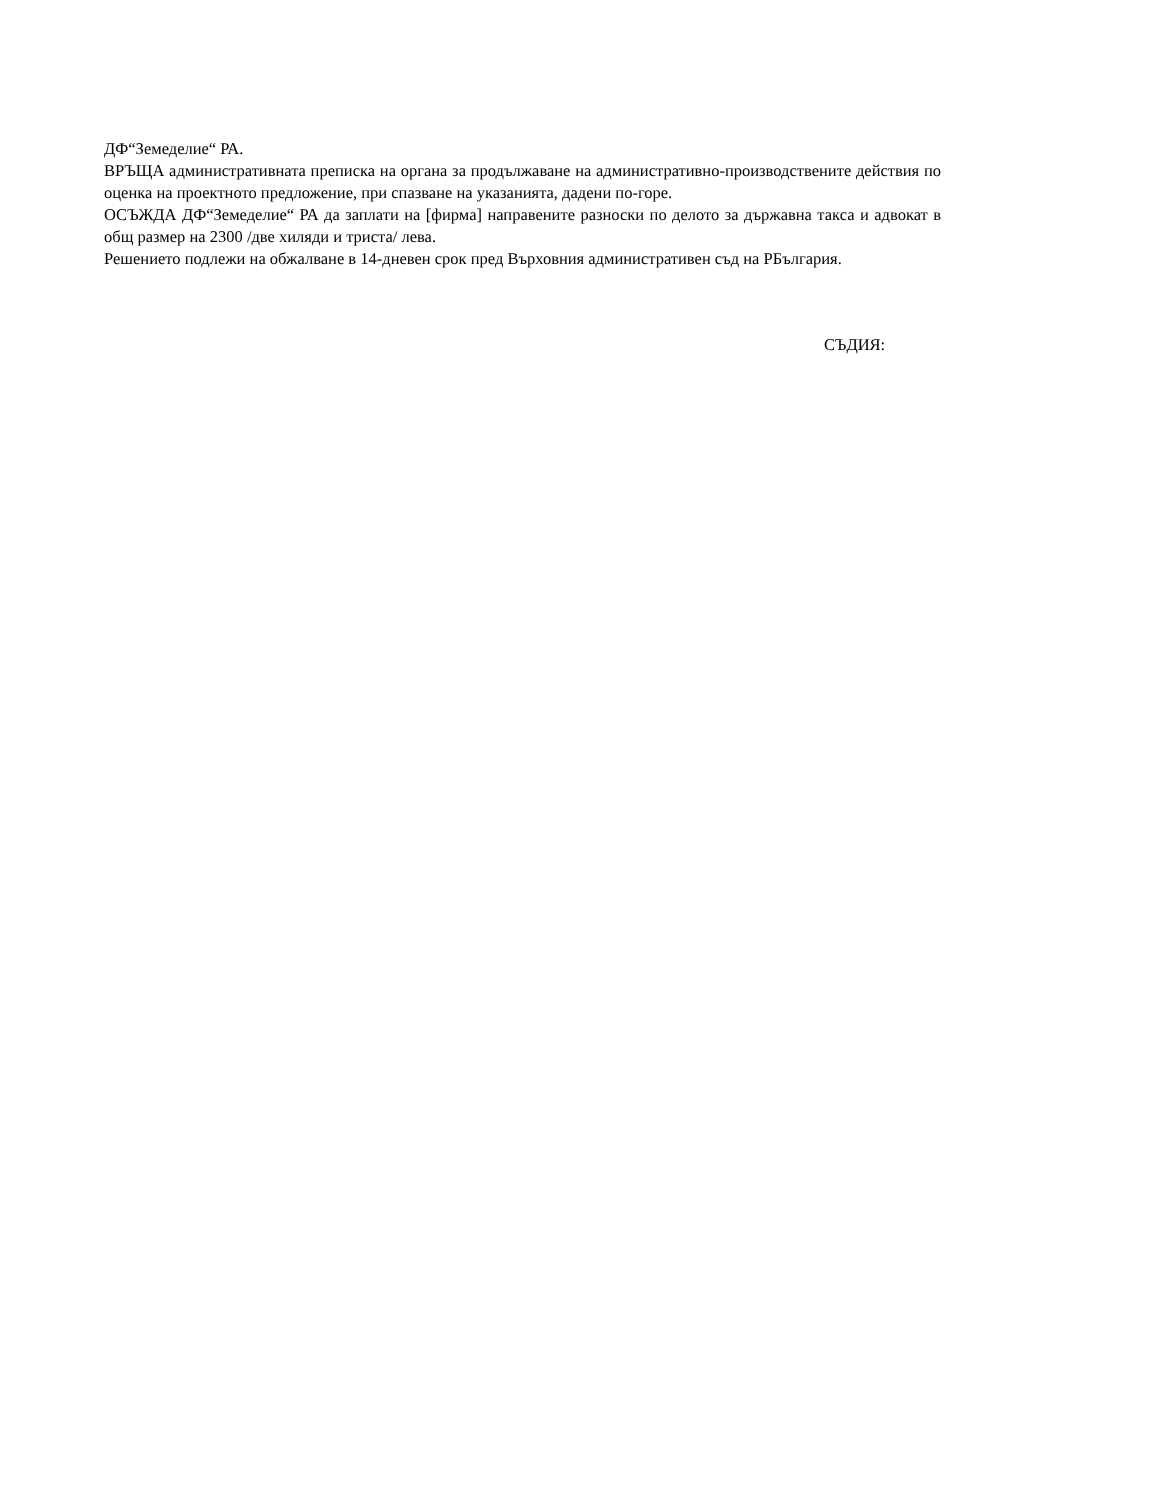ДФ“Земеделие“ РА.
ВРЪЩА административната преписка на органа за продължаване на административно-производствените действия по оценка на проектното предложение, при спазване на указанията, дадени по-горе.
ОСЪЖДА ДФ“Земеделие“ РА да заплати на [фирма] направените разноски по делото за държавна такса и адвокат в общ размер на 2300 /две хиляди и триста/ лева.
Решението подлежи на обжалване в 14-дневен срок пред Върховния административен съд на РБългария.
СЪДИЯ: